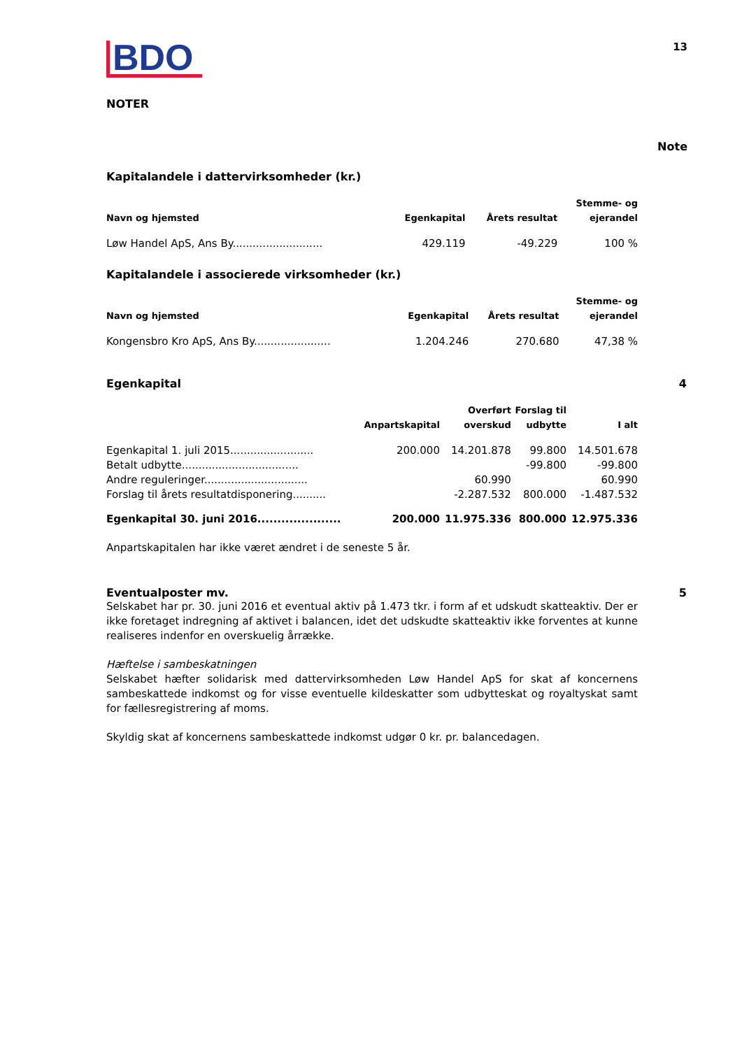BDO
13
NOTER
Note
Kapitalandele i dattervirksomheder (kr.)
| Navn og hjemsted | Egenkapital | Årets resultat | Stemme- og ejerandel |
| --- | --- | --- | --- |
| Løw Handel ApS, Ans By........................... | 429.119 | -49.229 | 100 % |
Kapitalandele i associerede virksomheder (kr.)
| Navn og hjemsted | Egenkapital | Årets resultat | Stemme- og ejerandel |
| --- | --- | --- | --- |
| Kongensbro Kro ApS, Ans By....................... | 1.204.246 | 270.680 | 47,38 % |
Egenkapital 4
| | Anpartskapital | Overført overskud | Forslag til udbytte | I alt |
| --- | --- | --- | --- | --- |
| Egenkapital 1. juli 2015......................... | 200.000 | 14.201.878 | 99.800 | 14.501.678 |
| Betalt udbytte................................... | | | -99.800 | -99.800 |
| Andre reguleringer............................... | | 60.990 | | 60.990 |
| Forslag til årets resultatdisponering.......... | | -2.287.532 | 800.000 | -1.487.532 |
| Egenkapital 30. juni 2016..................... | 200.000 | 11.975.336 | 800.000 | 12.975.336 |
Anpartskapitalen har ikke været ændret i de seneste 5 år.
Eventualposter mv. 5
Selskabet har pr. 30. juni 2016 et eventual aktiv på 1.473 tkr. i form af et udskudt skatteaktiv. Der er ikke foretaget indregning af aktivet i balancen, idet det udskudte skatteaktiv ikke forventes at kunne realiseres indenfor en overskuelig årrække.
Hæftelse i sambeskatningen
Selskabet hæfter solidarisk med dattervirksomheden Løw Handel ApS for skat af koncernens sambeskattede indkomst og for visse eventuelle kildeskatter som udbytteskat og royaltyskat samt for fællesregistrering af moms.
Skyldig skat af koncernens sambeskattede indkomst udgør 0 kr. pr. balancedagen.